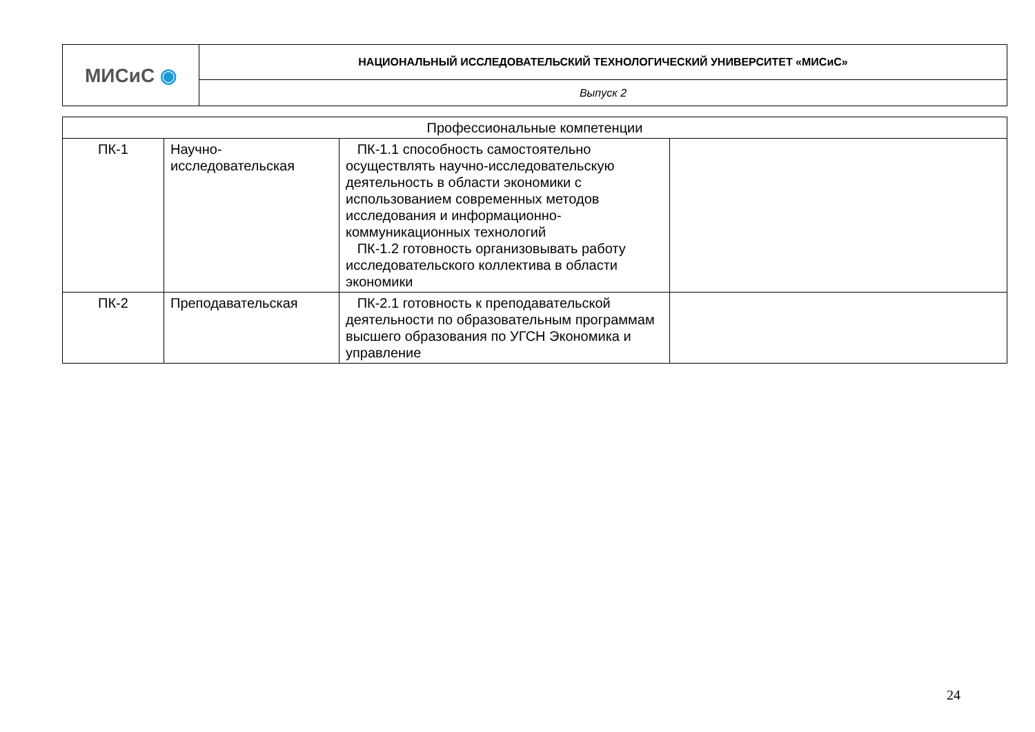| МИСиС ◉ | НАЦИОНАЛЬНЫЙ ИССЛЕДОВАТЕЛЬСКИЙ ТЕХНОЛОГИЧЕСКИЙ УНИВЕРСИТЕТ «МИСиС» |
| | Выпуск 2 |
| Профессиональные компетенции | | | |
| ПК-1 | Научно- исследовательская | ПК-1.1 способность самостоятельно осуществлять научно-исследовательскую деятельность в области экономики с использованием современных методов исследования и информационно-коммуникационных технологий ПК-1.2 готовность организовывать работу исследовательского коллектива в области экономики | |
| ПК-2 | Преподавательская | ПК-2.1 готовность к преподавательской деятельности по образовательным программам высшего образования по УГСН Экономика и управление | |
24